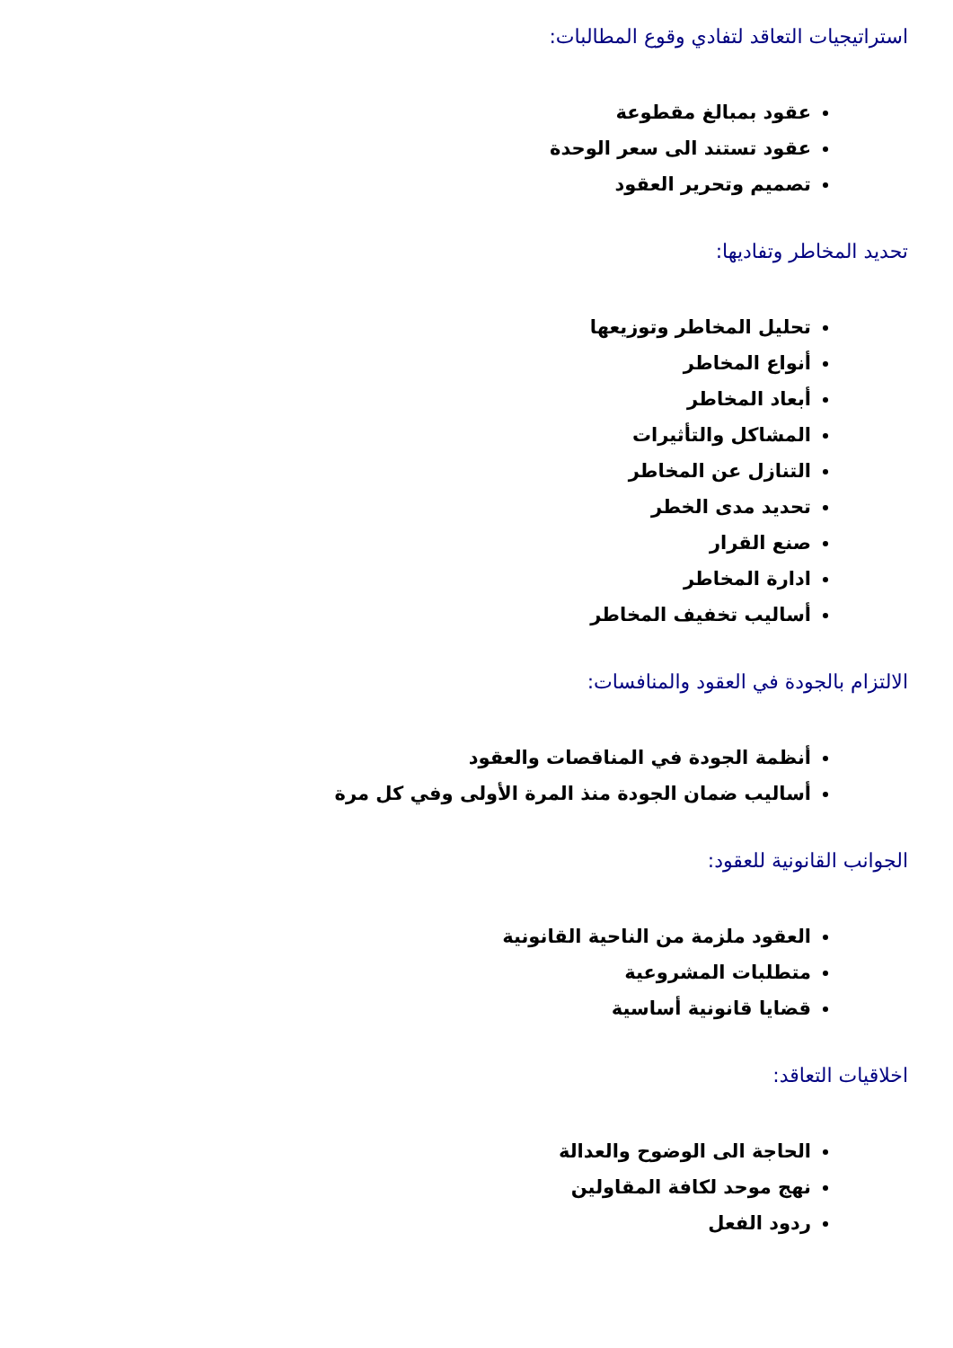استراتيجيات التعاقد لتفادي وقوع المطالبات:
عقود بمبالغ مقطوعة
عقود تستند الى سعر الوحدة
تصميم وتحرير العقود
تحديد المخاطر وتفاديها:
تحليل المخاطر وتوزيعها
أنواع المخاطر
أبعاد المخاطر
المشاكل والتأثيرات
التنازل عن المخاطر
تحديد مدى الخطر
صنع القرار
ادارة المخاطر
أساليب تخفيف المخاطر
الالتزام بالجودة في العقود والمنافسات:
أنظمة الجودة في المناقصات والعقود
أساليب ضمان الجودة منذ المرة الأولى وفي كل مرة
الجوانب القانونية للعقود:
العقود ملزمة من الناحية القانونية
متطلبات المشروعية
قضايا قانونية أساسية
اخلاقيات التعاقد:
الحاجة الى الوضوح والعدالة
نهج موحد لكافة المقاولين
ردود الفعل